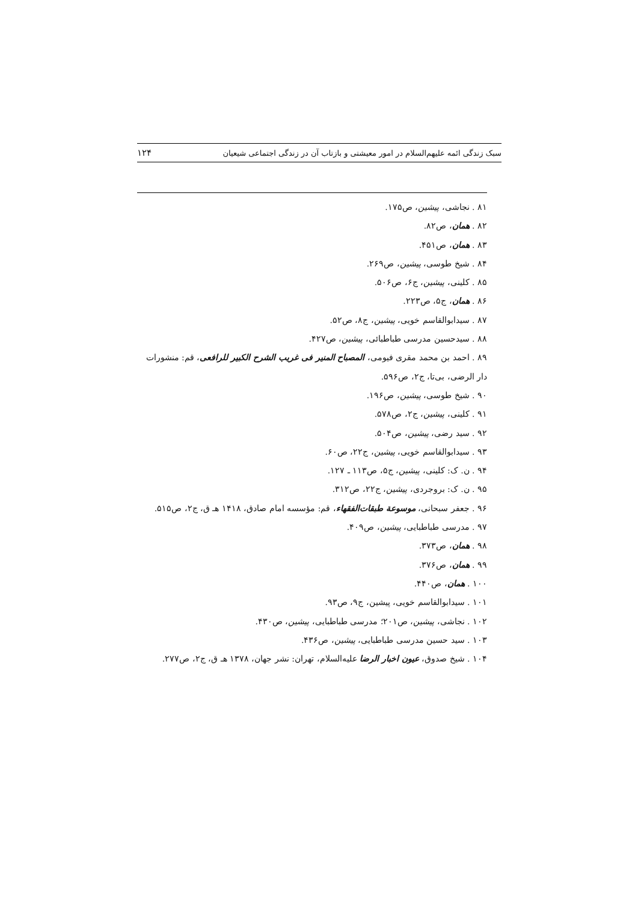سبک زندگی ائمه علیهم‌السلام در امور معیشتی و بازتاب آن در زندگی اجتماعی شیعیان ۱۲۴
۸۱ . نجاشی، پیشین، ص۱۷۵.
۸۲ . همان، ص۸۲.
۸۳ . همان، ص۴۵۱.
۸۴ . شیخ طوسی، پیشین، ص۲۶۹.
۸۵ . کلینی، پیشین، ج۶، ص۵۰۶.
۸۶ . همان، ج۵، ص۲۲۳.
۸۷ . سیدابوالقاسم خویی، پیشین، ج۸، ص۵۲.
۸۸ . سیدحسین مدرسی طباطبائی، پیشین، ص۴۲۷.
۸۹ . احمد بن محمد مقری فیومی، المصباح المنیر فی غریب الشرح الکبیر للرافعی، قم: منشورات دار الرضی، بی‌تا، ج۲، ص۵۹۶.
۹۰ . شیخ طوسی، پیشین، ص۱۹۶.
۹۱ . کلینی، پیشین، ج۲، ص۵۷۸.
۹۲ . سید رضی، پیشین، ص۵۰۴.
۹۳ . سیدابوالقاسم خویی، پیشین، ج۲۲، ص۶۰.
۹۴ . ن. ک: کلینی، پیشین، ج۵، ص۱۱۳ ـ ۱۲۷.
۹۵ . ن. ک: بروجردی، پیشین، ج۲۲، ص۳۱۲.
۹۶ . جعفر سبحانی، موسوعة طبقات‌الفقهاء، قم: مؤسسه امام صادق، ۱۴۱۸ هـ ق، ج۲، ص۵۱۵.
۹۷ . مدرسی طباطبایی، پیشین، ص۴۰۹.
۹۸ . همان، ص۳۷۳.
۹۹ . همان، ص۳۷۶.
۱۰۰ . همان، ص۴۴۰.
۱۰۱ . سیدابوالقاسم خویی، پیشین، ج۹، ص۹۳.
۱۰۲ . نجاشی، پیشین، ص۲۰۱؛ مدرسی طباطبایی، پیشین، ص۴۳۰.
۱۰۳ . سید حسین مدرسی طباطبایی، پیشین، ص۴۳۶.
۱۰۴ . شیخ صدوق، عیون اخبار الرضا علیه‌السلام، تهران: نشر جهان، ۱۳۷۸ هـ ق، ج۲، ص۲۷۷.